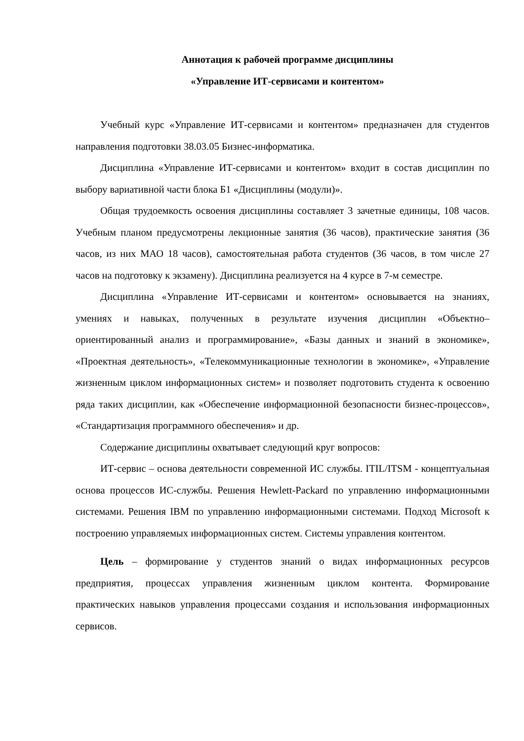Аннотация к рабочей программе дисциплины
«Управление ИТ-сервисами и контентом»
Учебный курс «Управление ИТ-сервисами и контентом» предназначен для студентов направления подготовки 38.03.05 Бизнес-информатика.
Дисциплина «Управление ИТ-сервисами и контентом» входит в состав дисциплин по выбору вариативной части блока Б1 «Дисциплины (модули)».
Общая трудоемкость освоения дисциплины составляет 3 зачетные единицы, 108 часов. Учебным планом предусмотрены лекционные занятия (36 часов), практические занятия (36 часов, из них МАО 18 часов), самостоятельная работа студентов (36 часов, в том числе 27 часов на подготовку к экзамену). Дисциплина реализуется на 4 курсе в 7-м семестре.
Дисциплина «Управление ИТ-сервисами и контентом» основывается на знаниях, умениях и навыках, полученных в результате изучения дисциплин «Объектно–ориентированный анализ и программирование», «Базы данных и знаний в экономике», «Проектная деятельность», «Телекоммуникационные технологии в экономике», «Управление жизненным циклом информационных систем» и позволяет подготовить студента к освоению ряда таких дисциплин, как «Обеспечение информационной безопасности бизнес-процессов», «Стандартизация программного обеспечения» и др.
Содержание дисциплины охватывает следующий круг вопросов:
ИТ-сервис – основа деятельности современной ИС службы. ITIL/ITSM - концептуальная основа процессов ИС-службы. Решения Hewlett-Packard по управлению информационными системами. Решения IBM по управлению информационными системами. Подход Microsoft к построению управляемых информационных систем. Системы управления контентом.
Цель – формирование у студентов знаний о видах информационных ресурсов предприятия, процессах управления жизненным циклом контента. Формирование практических навыков управления процессами создания и использования информационных сервисов.